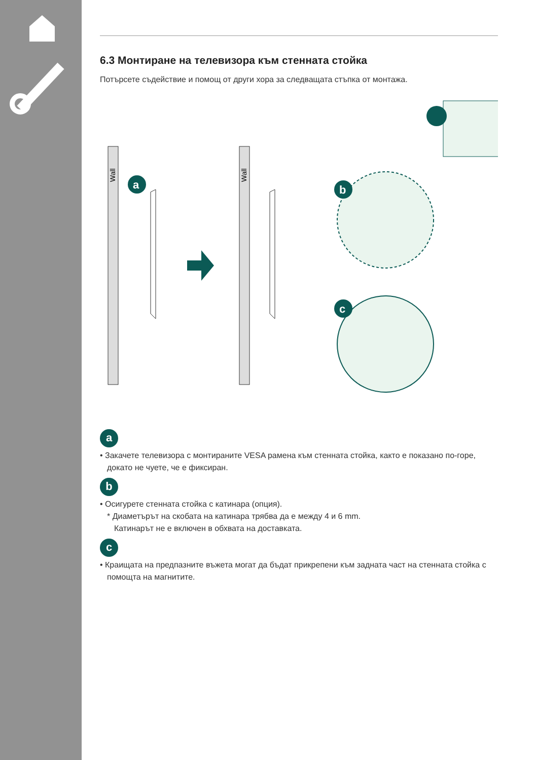6.3 Монтиране на телевизора към стенната стойка
Потърсете съдействие и помощ от други хора за следващата стъпка от монтажа.
Wall
Wall
a
b
c
a
• Закачете телевизора с монтираните VESA рамена към стенната стойка, както е показано по-горе,
докато не чуете, че е фиксиран.
b
• Осигурете стенната стойка с катинара (опция).
* Диаметърът на скобата на катинара трябва да е между 4 и 6 mm.
Катинарът не е включен в обхвата на доставката.
c
• Краищата на предпазните въжета могат да бъдат прикрепени към задната част на стенната стойка с
помощта на магнитите.